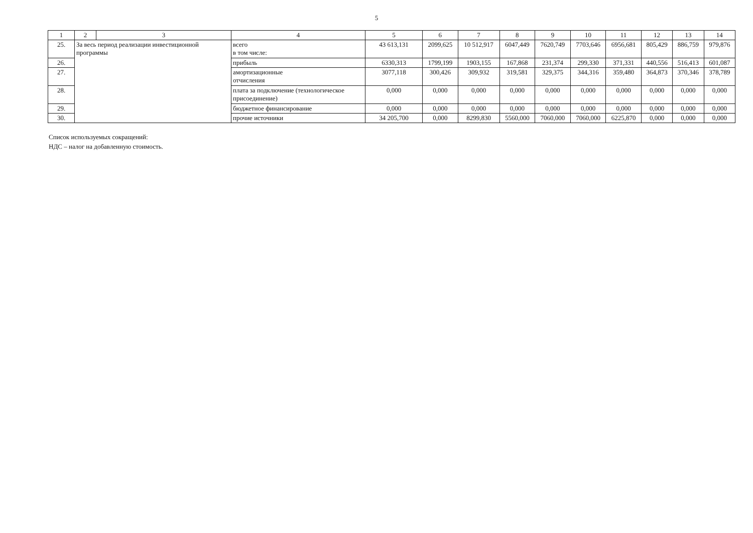5
| 1 | 2 | 3 | 4 | 5 | 6 | 7 | 8 | 9 | 10 | 11 | 12 | 13 | 14 |
| --- | --- | --- | --- | --- | --- | --- | --- | --- | --- | --- | --- | --- | --- |
| 25. | За весь период реализации инвестиционной программы | | всего в том числе: | 43 613,131 | 2099,625 | 10 512,917 | 6047,449 | 7620,749 | 7703,646 | 6956,681 | 805,429 | 886,759 | 979,876 |
| 26. | | | прибыль | 6330,313 | 1799,199 | 1903,155 | 167,868 | 231,374 | 299,330 | 371,331 | 440,556 | 516,413 | 601,087 |
| 27. | | | амортизационные отчисления | 3077,118 | 300,426 | 309,932 | 319,581 | 329,375 | 344,316 | 359,480 | 364,873 | 370,346 | 378,789 |
| 28. | | | плата за подключение (технологическое присоединение) | 0,000 | 0,000 | 0,000 | 0,000 | 0,000 | 0,000 | 0,000 | 0,000 | 0,000 | 0,000 |
| 29. | | | бюджетное финансирование | 0,000 | 0,000 | 0,000 | 0,000 | 0,000 | 0,000 | 0,000 | 0,000 | 0,000 | 0,000 |
| 30. | | | прочие источники | 34 205,700 | 0,000 | 8299,830 | 5560,000 | 7060,000 | 7060,000 | 6225,870 | 0,000 | 0,000 | 0,000 |
Список используемых сокращений:
НДС – налог на добавленную стоимость.